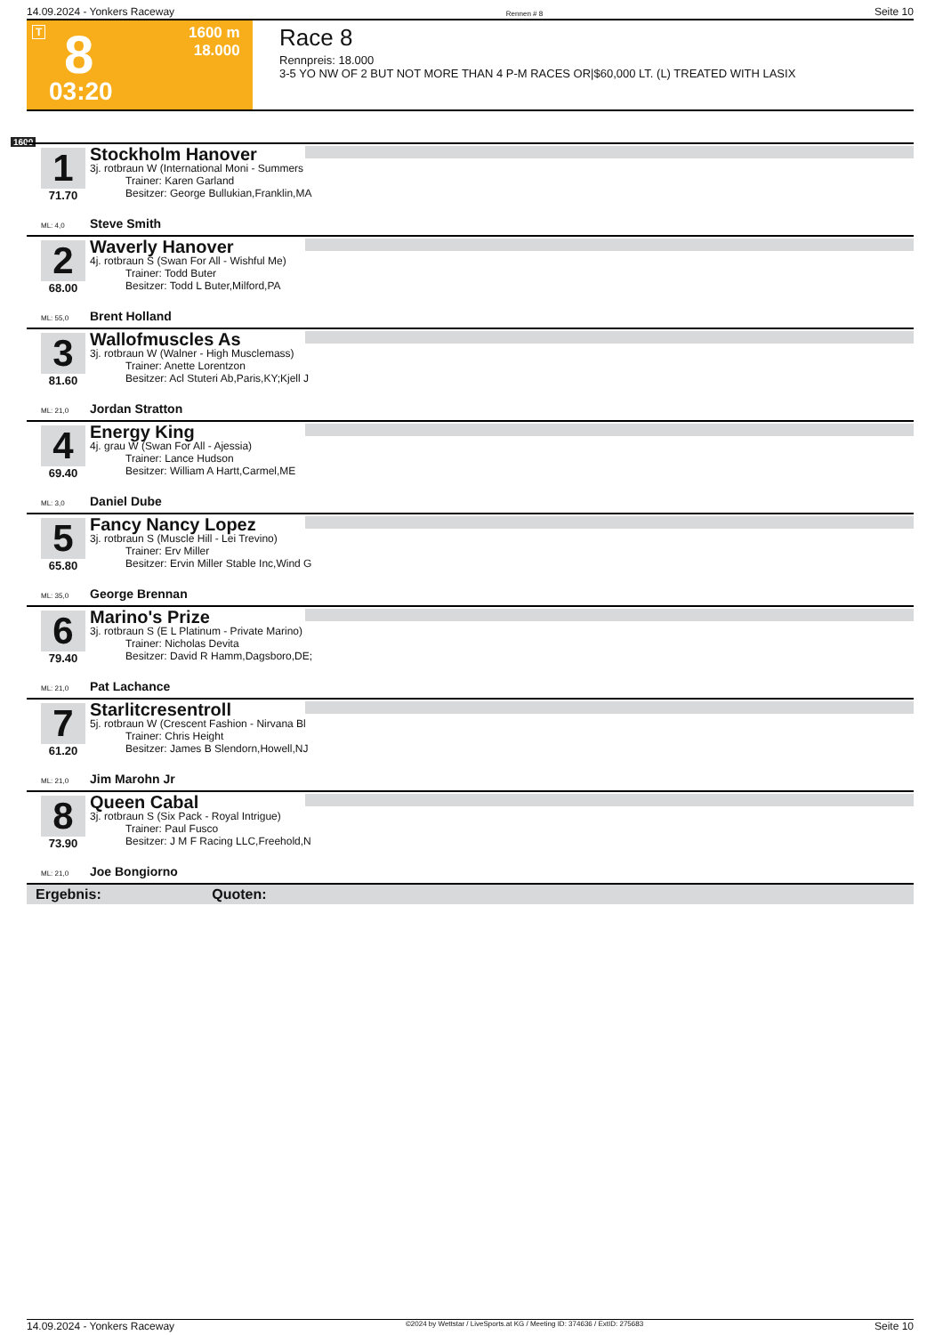14.09.2024 - Yonkers Raceway Rennen # 8 Seite 10
T 8 1600 m
18.000
03:20
Race 8
Rennpreis: 18.000
3-5 YO NW OF 2 BUT NOT MORE THAN 4 P-M RACES OR|$60,000 LT. (L) TREATED WITH LASIX
1600
1 Stockholm Hanover
3j. rotbraun W (International Moni - Summers
Trainer: Karen Garland
Besitzer: George Bullukian,Franklin,MA
71.70
ML: 4,0 Steve Smith
2 Waverly Hanover
4j. rotbraun S (Swan For All - Wishful Me)
Trainer: Todd Buter
Besitzer: Todd L Buter,Milford,PA
68.00
ML: 55,0 Brent Holland
3 Wallofmuscles As
3j. rotbraun W (Walner - High Musclemass)
Trainer: Anette Lorentzon
Besitzer: Acl Stuteri Ab,Paris,KY;Kjell J
81.60
ML: 21,0 Jordan Stratton
4 Energy King
4j. grau W (Swan For All - Ajessia)
Trainer: Lance Hudson
Besitzer: William A Hartt,Carmel,ME
69.40
ML: 3,0 Daniel Dube
5 Fancy Nancy Lopez
3j. rotbraun S (Muscle Hill - Lei Trevino)
Trainer: Erv Miller
Besitzer: Ervin Miller Stable Inc,Wind G
65.80
ML: 35,0 George Brennan
6 Marino's Prize
3j. rotbraun S (E L Platinum - Private Marino)
Trainer: Nicholas Devita
Besitzer: David R Hamm,Dagsboro,DE;
79.40
ML: 21,0 Pat Lachance
7 Starlitcresentroll
5j. rotbraun W (Crescent Fashion - Nirvana Bl
Trainer: Chris Height
Besitzer: James B Slendorn,Howell,NJ
61.20
ML: 21,0 Jim Marohn Jr
8 Queen Cabal
3j. rotbraun S (Six Pack - Royal Intrigue)
Trainer: Paul Fusco
Besitzer: J M F Racing LLC,Freehold,N
73.90
ML: 21,0 Joe Bongiorno
Ergebnis: Quoten:
14.09.2024 - Yonkers Raceway ©2024 by Wettstar / LiveSports.at KG / Meeting ID: 374636 / ExtID: 275683 Seite 10